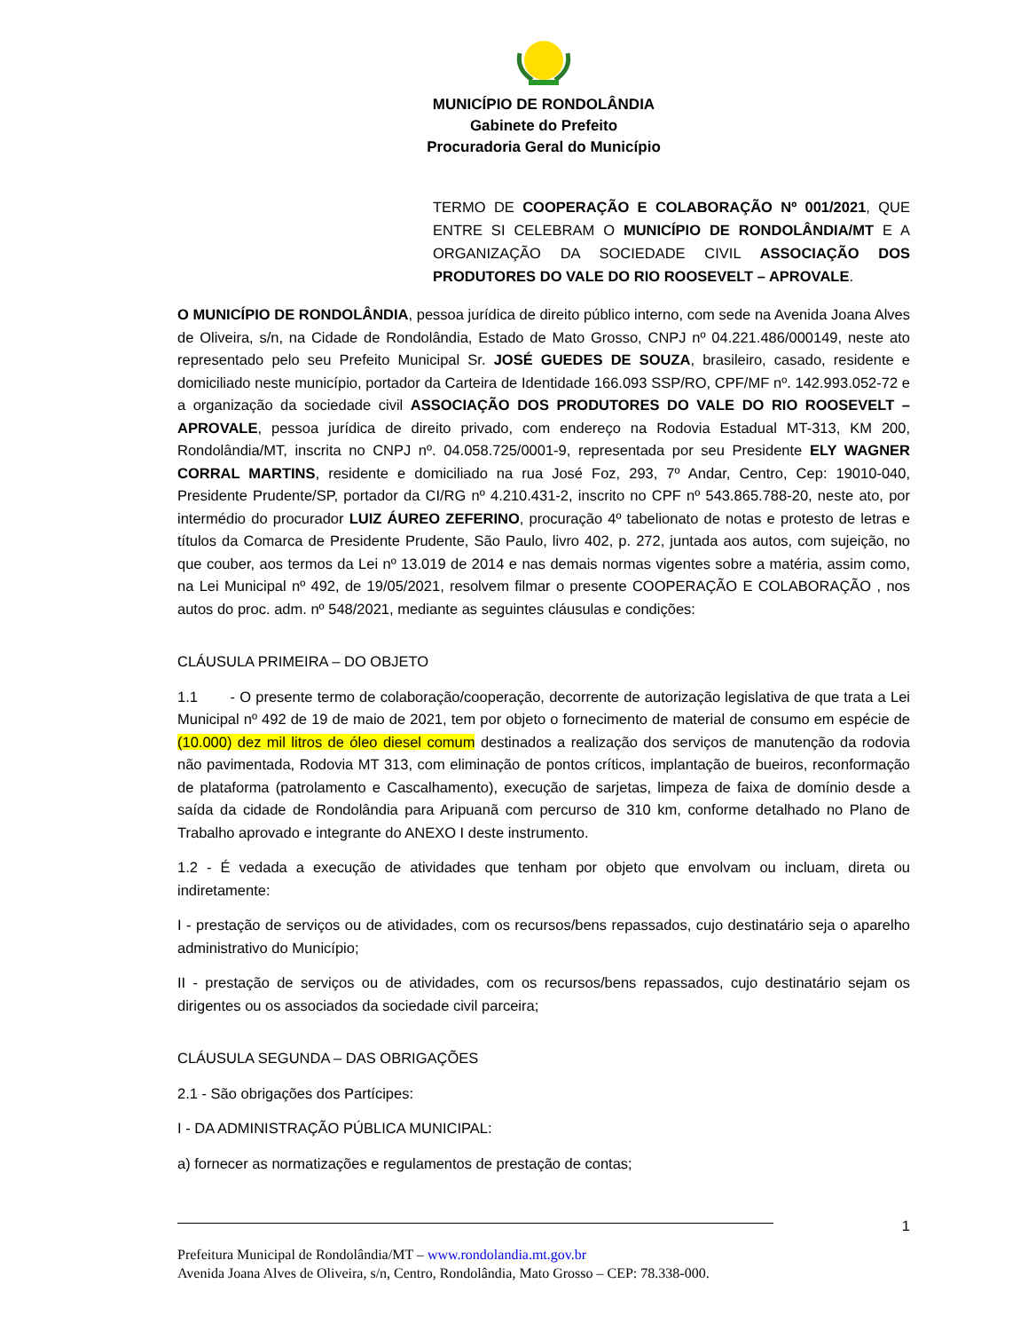MUNICÍPIO DE RONDOLÂNDIA
Gabinete do Prefeito
Procuradoria Geral do Município
TERMO DE COOPERAÇÃO E COLABORAÇÃO Nº 001/2021, QUE ENTRE SI CELEBRAM O MUNICÍPIO DE RONDOLÂNDIA/MT E A ORGANIZAÇÃO DA SOCIEDADE CIVIL ASSOCIAÇÃO DOS PRODUTORES DO VALE DO RIO ROOSEVELT – APROVALE.
O MUNICÍPIO DE RONDOLÂNDIA, pessoa jurídica de direito público interno, com sede na Avenida Joana Alves de Oliveira, s/n, na Cidade de Rondolândia, Estado de Mato Grosso, CNPJ nº 04.221.486/000149, neste ato representado pelo seu Prefeito Municipal Sr. JOSÉ GUEDES DE SOUZA, brasileiro, casado, residente e domiciliado neste município, portador da Carteira de Identidade 166.093 SSP/RO, CPF/MF nº. 142.993.052-72 e a organização da sociedade civil ASSOCIAÇÃO DOS PRODUTORES DO VALE DO RIO ROOSEVELT – APROVALE, pessoa jurídica de direito privado, com endereço na Rodovia Estadual MT-313, KM 200, Rondolândia/MT, inscrita no CNPJ nº. 04.058.725/0001-9, representada por seu Presidente ELY WAGNER CORRAL MARTINS, residente e domiciliado na rua José Foz, 293, 7º Andar, Centro, Cep: 19010-040, Presidente Prudente/SP, portador da CI/RG nº 4.210.431-2, inscrito no CPF nº 543.865.788-20, neste ato, por intermédio do procurador LUIZ ÁUREO ZEFERINO, procuração 4º tabelionato de notas e protesto de letras e títulos da Comarca de Presidente Prudente, São Paulo, livro 402, p. 272, juntada aos autos, com sujeição, no que couber, aos termos da Lei nº 13.019 de 2014 e nas demais normas vigentes sobre a matéria, assim como, na Lei Municipal nº 492, de 19/05/2021, resolvem filmar o presente COOPERAÇÃO E COLABORAÇÃO , nos autos do proc. adm. nº 548/2021, mediante as seguintes cláusulas e condições:
CLÁUSULA PRIMEIRA – DO OBJETO
1.1 - O presente termo de colaboração/cooperação, decorrente de autorização legislativa de que trata a Lei Municipal nº 492 de 19 de maio de 2021, tem por objeto o fornecimento de material de consumo em espécie de (10.000) dez mil litros de óleo diesel comum destinados a realização dos serviços de manutenção da rodovia não pavimentada, Rodovia MT 313, com eliminação de pontos críticos, implantação de bueiros, reconformação de plataforma (patrolamento e Cascalhamento), execução de sarjetas, limpeza de faixa de domínio desde a saída da cidade de Rondolândia para Aripuanã com percurso de 310 km, conforme detalhado no Plano de Trabalho aprovado e integrante do ANEXO I deste instrumento.
1.2 - É vedada a execução de atividades que tenham por objeto que envolvam ou incluam, direta ou indiretamente:
I - prestação de serviços ou de atividades, com os recursos/bens repassados, cujo destinatário seja o aparelho administrativo do Município;
II - prestação de serviços ou de atividades, com os recursos/bens repassados, cujo destinatário sejam os dirigentes ou os associados da sociedade civil parceira;
CLÁUSULA SEGUNDA – DAS OBRIGAÇÕES
2.1 - São obrigações dos Partícipes:
I - DA ADMINISTRAÇÃO PÚBLICA MUNICIPAL:
a) fornecer as normatizações e regulamentos de prestação de contas;
1
Prefeitura Municipal de Rondolândia/MT – www.rondolandia.mt.gov.br
Avenida Joana Alves de Oliveira, s/n, Centro, Rondolândia, Mato Grosso – CEP: 78.338-000.